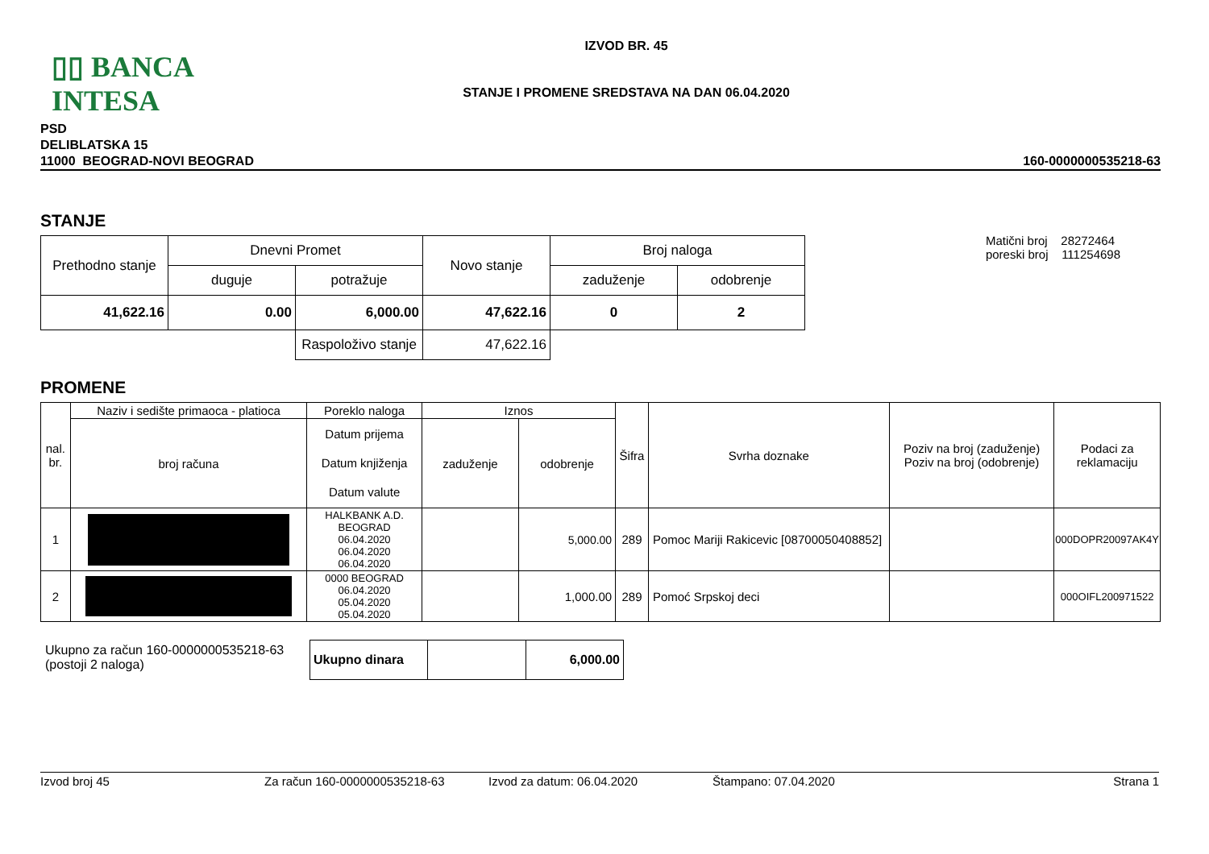▯▯ BANCA INTESA
IZVOD BR. 45
STANJE I PROMENE SREDSTAVA NA DAN 06.04.2020
PSD
DELIBLATSKA 15
11000 BEOGRAD-NOVI BEOGRAD
160-0000000535218-63
STANJE
| Prethodno stanje | Dnevni Promet | | Novo stanje | Broj naloga | |
| --- | --- | --- | --- | --- | --- |
| | duguje | potražuje | | zaduženje | odobrenje |
| 41,622.16 | 0.00 | 6,000.00 | 47,622.16 | 0 | 2 |
| | | Raspoloživo stanje | 47,622.16 | | |
Matični broj 28272464
poreski broj 111254698
PROMENE
| nal. br. | Naziv i sedište primaoca - platioca | Poreklo naloga | Iznos | | Šifra | Svrha doznake | Poziv na broj (zaduženje) Poziv na broj (odobrenje) | Podaci za reklamaciju |
| --- | --- | --- | --- | --- | --- | --- | --- | --- |
| | broj računa | Datum prijema Datum knjiženja Datum valute | zaduženje | odobrenje | | | | |
| 1 | | HALKBANK A.D. BEOGRAD 06.04.2020 06.04.2020 06.04.2020 | | 5,000.00 | 289 | Pomoc Mariji Rakicevic [08700050408852] | | 000DOPR20097AK4Y |
| 2 | | 0000 BEOGRAD 06.04.2020 05.04.2020 05.04.2020 | | 1,000.00 | 289 | Pomoć Srpskoj deci | | 000OIFL200971522 |
Ukupno za račun 160-0000000535218-63
(postoji 2 naloga)
| Ukupno dinara | | 6,000.00 |
Izvod broj 45 Za račun 160-0000000535218-63 Izvod za datum: 06.04.2020 Štampano: 07.04.2020 Strana 1